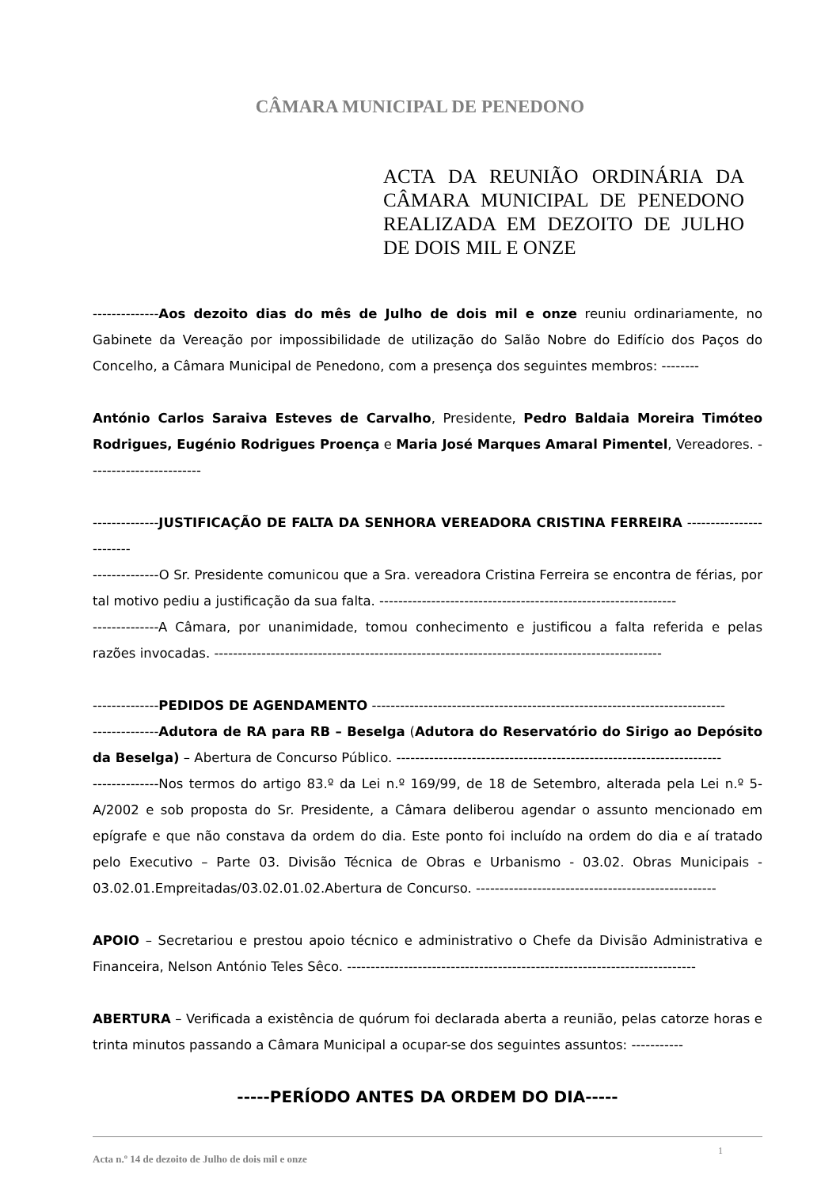CÂMARA MUNICIPAL DE PENEDONO
ACTA DA REUNIÃO ORDINÁRIA DA CÂMARA MUNICIPAL DE PENEDONO REALIZADA EM DEZOITO DE JULHO DE DOIS MIL E ONZE
--------------Aos dezoito dias do mês de Julho de dois mil e onze reuniu ordinariamente, no Gabinete da Vereação por impossibilidade de utilização do Salão Nobre do Edifício dos Paços do Concelho, a Câmara Municipal de Penedono, com a presença dos seguintes membros: --------
António Carlos Saraiva Esteves de Carvalho, Presidente, Pedro Baldaia Moreira Timóteo Rodrigues, Eugénio Rodrigues Proença e Maria José Marques Amaral Pimentel, Vereadores. ------------------------
--------------JUSTIFICAÇÃO DE FALTA DA SENHORA VEREADORA CRISTINA FERREIRA ------------------------
--------------O Sr. Presidente comunicou que a Sra. vereadora Cristina Ferreira se encontra de férias, por tal motivo pediu a justificação da sua falta. ---------------------------------------------------------------
--------------A Câmara, por unanimidade, tomou conhecimento e justificou a falta referida e pelas razões invocadas. -----------------------------------------------------------------------------------------------
--------------PEDIDOS DE AGENDAMENTO ---------------------------------------------------------------------------
--------------Adutora de RA para RB – Beselga (Adutora do Reservatório do Sirigo ao Depósito da Beselga) – Abertura de Concurso Público. ---------------------------------------------------------------------
--------------Nos termos do artigo 83.º da Lei n.º 169/99, de 18 de Setembro, alterada pela Lei n.º 5-A/2002 e sob proposta do Sr. Presidente, a Câmara deliberou agendar o assunto mencionado em epígrafe e que não constava da ordem do dia. Este ponto foi incluído na ordem do dia e aí tratado pelo Executivo – Parte 03. Divisão Técnica de Obras e Urbanismo - 03.02. Obras Municipais - 03.02.01.Empreitadas/03.02.01.02.Abertura de Concurso. ---------------------------------------------------
APOIO – Secretariou e prestou apoio técnico e administrativo o Chefe da Divisão Administrativa e Financeira, Nelson António Teles Sêco. --------------------------------------------------------------------------
ABERTURA – Verificada a existência de quórum foi declarada aberta a reunião, pelas catorze horas e trinta minutos passando a Câmara Municipal a ocupar-se dos seguintes assuntos: -----------
-----PERÍODO ANTES DA ORDEM DO DIA-----
Acta n.º 14 de dezoito de Julho de dois mil e onze
1